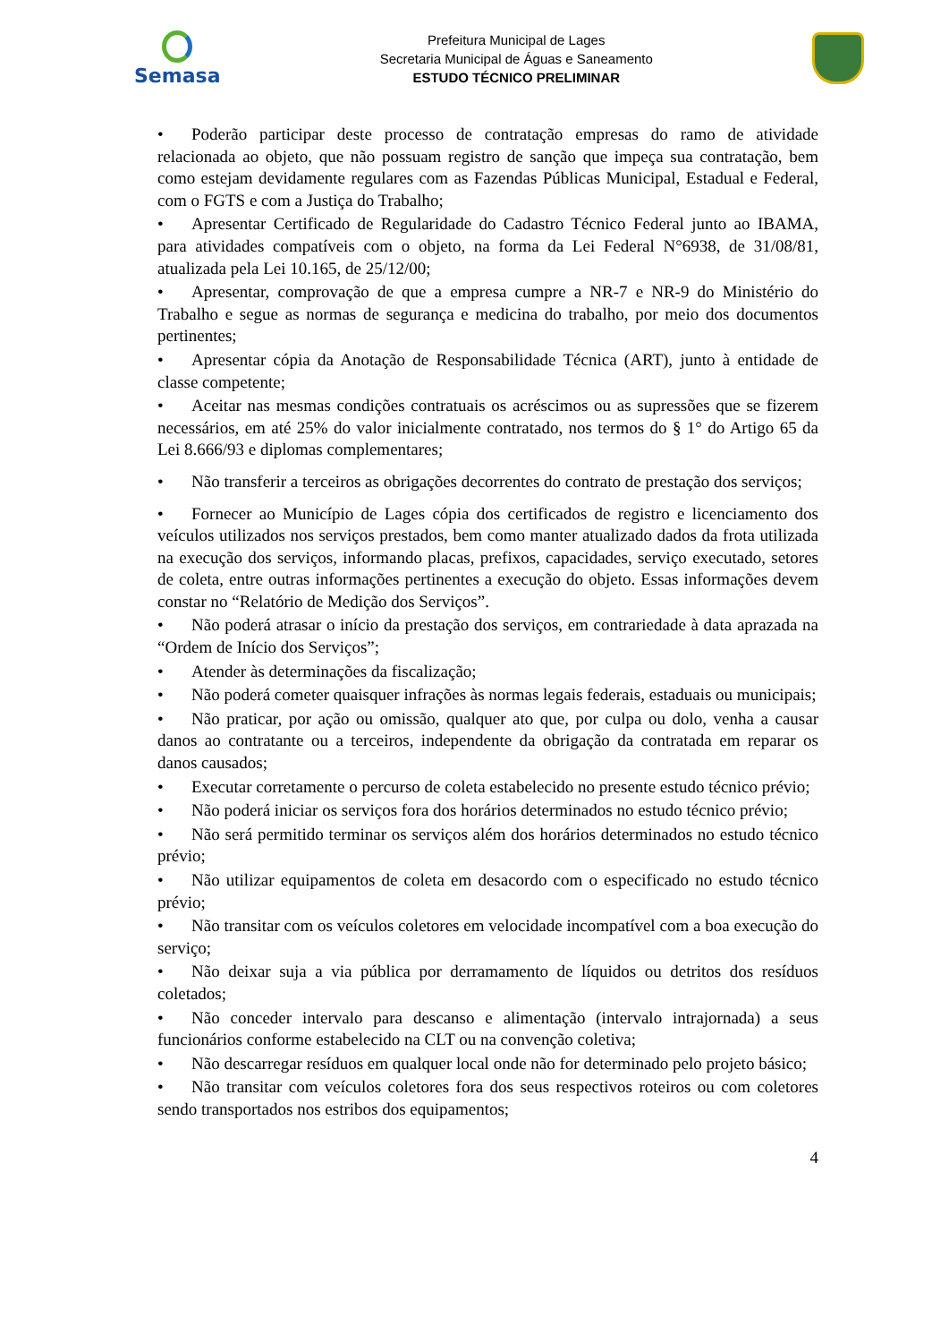Semasa
Prefeitura Municipal de Lages
Secretaria Municipal de Águas e Saneamento
ESTUDO TÉCNICO PRELIMINAR
• Poderão participar deste processo de contratação empresas do ramo de atividade relacionada ao objeto, que não possuam registro de sanção que impeça sua contratação, bem como estejam devidamente regulares com as Fazendas Públicas Municipal, Estadual e Federal, com o FGTS e com a Justiça do Trabalho;
• Apresentar Certificado de Regularidade do Cadastro Técnico Federal junto ao IBAMA, para atividades compatíveis com o objeto, na forma da Lei Federal N°6938, de 31/08/81, atualizada pela Lei 10.165, de 25/12/00;
• Apresentar, comprovação de que a empresa cumpre a NR-7 e NR-9 do Ministério do Trabalho e segue as normas de segurança e medicina do trabalho, por meio dos documentos pertinentes;
• Apresentar cópia da Anotação de Responsabilidade Técnica (ART), junto à entidade de classe competente;
• Aceitar nas mesmas condições contratuais os acréscimos ou as supressões que se fizerem necessários, em até 25% do valor inicialmente contratado, nos termos do § 1° do Artigo 65 da Lei 8.666/93 e diplomas complementares;
• Não transferir a terceiros as obrigações decorrentes do contrato de prestação dos serviços;
• Fornecer ao Município de Lages cópia dos certificados de registro e licenciamento dos veículos utilizados nos serviços prestados, bem como manter atualizado dados da frota utilizada na execução dos serviços, informando placas, prefixos, capacidades, serviço executado, setores de coleta, entre outras informações pertinentes a execução do objeto. Essas informações devem constar no “Relatório de Medição dos Serviços”.
• Não poderá atrasar o início da prestação dos serviços, em contrariedade à data aprazada na “Ordem de Início dos Serviços”;
• Atender às determinações da fiscalização;
• Não poderá cometer quaisquer infrações às normas legais federais, estaduais ou municipais;
• Não praticar, por ação ou omissão, qualquer ato que, por culpa ou dolo, venha a causar danos ao contratante ou a terceiros, independente da obrigação da contratada em reparar os danos causados;
• Executar corretamente o percurso de coleta estabelecido no presente estudo técnico prévio;
• Não poderá iniciar os serviços fora dos horários determinados no estudo técnico prévio;
• Não será permitido terminar os serviços além dos horários determinados no estudo técnico prévio;
• Não utilizar equipamentos de coleta em desacordo com o especificado no estudo técnico prévio;
• Não transitar com os veículos coletores em velocidade incompatível com a boa execução do serviço;
• Não deixar suja a via pública por derramamento de líquidos ou detritos dos resíduos coletados;
• Não conceder intervalo para descanso e alimentação (intervalo intrajornada) a seus funcionários conforme estabelecido na CLT ou na convenção coletiva;
• Não descarregar resíduos em qualquer local onde não for determinado pelo projeto básico;
• Não transitar com veículos coletores fora dos seus respectivos roteiros ou com coletores sendo transportados nos estribos dos equipamentos;
4